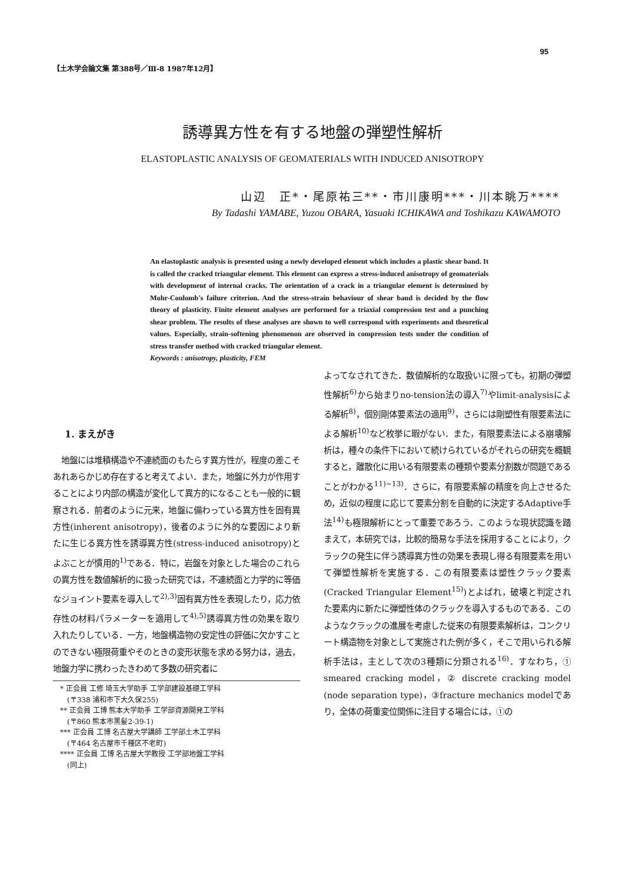95
【土木学会論文集 第388号／Ⅲ-8 1987年12月】
誘導異方性を有する地盤の弾塑性解析
ELASTOPLASTIC ANALYSIS OF GEOMATERIALS WITH INDUCED ANISOTROPY
山辺　正*・尾原祐三**・市川康明***・川本眺万****
By Tadashi YAMABE, Yuzou OBARA, Yasuaki ICHIKAWA and Toshikazu KAWAMOTO
An elastoplastic analysis is presented using a newly developed element which includes a plastic shear band. It is called the cracked triangular element. This element can express a stress-induced anisotropy of geomaterials with development of internal cracks. The orientation of a crack in a triangular element is determined by Mohr-Coulomb's failure criterion. And the stress-strain behaviour of shear band is decided by the flow theory of plasticity. Finite element analyses are performed for a triaxial compression test and a punching shear problem. The results of these analyses are shown to well correspond with experiments and theoretical values. Especially, strain-softening phenomenon are observed in compression tests under the condition of stress transfer method with cracked triangular element.
Keywords : anisotropy, plasticity, FEM
1. まえがき
　地盤には堆積構造や不連続面のもたらす異方性が，程度の差こそあれあらかじめ存在すると考えてよい．また，地盤に外力が作用することにより内部の構造が変化して異方的になることも一般的に観察される．前者のように元来，地盤に備わっている異方性を固有異方性(inherent anisotropy)，後者のように外的な要因により新たに生じる異方性を誘導異方性(stress-induced anisotropy)とよぶことが慣用的<sup>1)</sup>である．特に，岩盤を対象とした場合のこれらの異方性を数値解析的に扱った研究では，不連続面と力学的に等価なジョイント要素を導入して<sup>2),3)</sup>固有異方性を表現したり，応力依存性の材料パラメーターを適用して<sup>4),5)</sup>誘導異方性の効果を取り入れたりしている．一方，地盤構造物の安定性の評価に欠かすことのできない極限荷重やそのときの変形状態を求める努力は，過去，地盤力学に携わったきわめて多数の研究者に
　* 正会員 工修 埼玉大学助手 工学部建設基礎工学科
　　(〒338 浦和市下大久保255)
　** 正会員 工博 熊本大学助手 工学部資源開発工学科
　　(〒860 熊本市黒髪2-39-1)
　*** 正会員 工博 名古屋大学講師 工学部土木工学科
　　(〒464 名古屋市千種区不老町)
　**** 正会員 工博 名古屋大学教授 工学部地盤工学科
　　(同上)
よってなされてきた．数値解析的な取扱いに限っても，初期の弾塑性解析<sup>6)</sup>から始まりno-tension法の導入<sup>7)</sup>やlimit-analysisによる解析<sup>8)</sup>，個別剛体要素法の適用<sup>9)</sup>，さらには剛塑性有限要素法による解析<sup>10)</sup>など枚挙に暇がない．また，有限要素法による崩壊解析は，種々の条件下において続けられているがそれらの研究を概観すると，離散化に用いる有限要素の種類や要素分割数が問題であることがわかる<sup>11)~13)</sup>．さらに，有限要素解の精度を向上させるため，近似の程度に応じて要素分割を自動的に決定するAdaptive手法<sup>14)</sup>も極限解析にとって重要であろう．このような現状認識を踏まえて，本研究では，比較的簡易な手法を採用することにより，クラックの発生に伴う誘導異方性の効果を表現し得る有限要素を用いて弾塑性解析を実施する．この有限要素は塑性クラック要素(Cracked Triangular Element<sup>15)</sup>)とよばれ，破壊と判定された要素内に新たに弾塑性体のクラックを導入するものである．このようなクラックの進展を考慮した従来の有限要素解析は，コンクリート構造物を対象として実施された例が多く，そこで用いられる解析手法は，主として次の3種類に分類される<sup>16)</sup>．すなわち，① smeared cracking model，② discrete cracking model (node separation type)，③fracture mechanics modelであり，全体の荷重変位関係に注目する場合には，①の